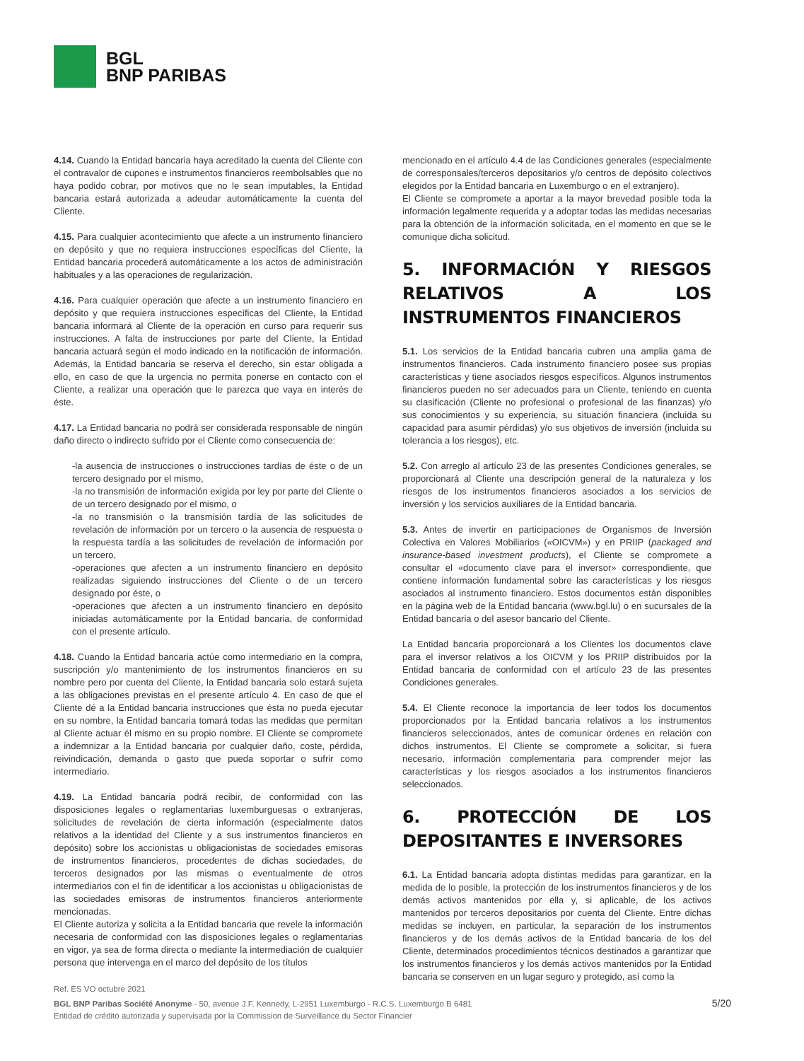BGL
BNP PARIBAS
4.14. Cuando la Entidad bancaria haya acreditado la cuenta del Cliente con el contravalor de cupones e instrumentos financieros reembolsables que no haya podido cobrar, por motivos que no le sean imputables, la Entidad bancaria estará autorizada a adeudar automáticamente la cuenta del Cliente.
4.15. Para cualquier acontecimiento que afecte a un instrumento financiero en depósito y que no requiera instrucciones específicas del Cliente, la Entidad bancaria procederá automáticamente a los actos de administración habituales y a las operaciones de regularización.
4.16. Para cualquier operación que afecte a un instrumento financiero en depósito y que requiera instrucciones específicas del Cliente, la Entidad bancaria informará al Cliente de la operación en curso para requerir sus instrucciones. A falta de instrucciones por parte del Cliente, la Entidad bancaria actuará según el modo indicado en la notificación de información. Además, la Entidad bancaria se reserva el derecho, sin estar obligada a ello, en caso de que la urgencia no permita ponerse en contacto con el Cliente, a realizar una operación que le parezca que vaya en interés de éste.
4.17. La Entidad bancaria no podrá ser considerada responsable de ningún daño directo o indirecto sufrido por el Cliente como consecuencia de:
-la ausencia de instrucciones o instrucciones tardías de éste o de un tercero designado por el mismo,
-la no transmisión de información exigida por ley por parte del Cliente o de un tercero designado por el mismo, o
-la no transmisión o la transmisión tardía de las solicitudes de revelación de información por un tercero o la ausencia de respuesta o la respuesta tardía a las solicitudes de revelación de información por un tercero,
-operaciones que afecten a un instrumento financiero en depósito realizadas siguiendo instrucciones del Cliente o de un tercero designado por éste, o
-operaciones que afecten a un instrumento financiero en depósito iniciadas automáticamente por la Entidad bancaria, de conformidad con el presente artículo.
4.18. Cuando la Entidad bancaria actúe como intermediario en la compra, suscripción y/o mantenimiento de los instrumentos financieros en su nombre pero por cuenta del Cliente, la Entidad bancaria solo estará sujeta a las obligaciones previstas en el presente artículo 4. En caso de que el Cliente dé a la Entidad bancaria instrucciones que ésta no pueda ejecutar en su nombre, la Entidad bancaria tomará todas las medidas que permitan al Cliente actuar él mismo en su propio nombre. El Cliente se compromete a indemnizar a la Entidad bancaria por cualquier daño, coste, pérdida, reivindicación, demanda o gasto que pueda soportar o sufrir como intermediario.
4.19. La Entidad bancaria podrá recibir, de conformidad con las disposiciones legales o reglamentarias luxemburguesas o extranjeras, solicitudes de revelación de cierta información (especialmente datos relativos a la identidad del Cliente y a sus instrumentos financieros en depósito) sobre los accionistas u obligacionistas de sociedades emisoras de instrumentos financieros, procedentes de dichas sociedades, de terceros designados por las mismas o eventualmente de otros intermediarios con el fin de identificar a los accionistas u obligacionistas de las sociedades emisoras de instrumentos financieros anteriormente mencionadas.
El Cliente autoriza y solicita a la Entidad bancaria que revele la información necesaria de conformidad con las disposiciones legales o reglamentarias en vigor, ya sea de forma directa o mediante la intermediación de cualquier persona que intervenga en el marco del depósito de los títulos
mencionado en el artículo 4.4 de las Condiciones generales (especialmente de corresponsales/terceros depositarios y/o centros de depósito colectivos elegidos por la Entidad bancaria en Luxemburgo o en el extranjero).
El Cliente se compromete a aportar a la mayor brevedad posible toda la información legalmente requerida y a adoptar todas las medidas necesarias para la obtención de la información solicitada, en el momento en que se le comunique dicha solicitud.
5. INFORMACIÓN Y RIESGOS RELATIVOS A LOS INSTRUMENTOS FINANCIEROS
5.1. Los servicios de la Entidad bancaria cubren una amplia gama de instrumentos financieros. Cada instrumento financiero posee sus propias características y tiene asociados riesgos específicos. Algunos instrumentos financieros pueden no ser adecuados para un Cliente, teniendo en cuenta su clasificación (Cliente no profesional o profesional de las finanzas) y/o sus conocimientos y su experiencia, su situación financiera (incluida su capacidad para asumir pérdidas) y/o sus objetivos de inversión (incluida su tolerancia a los riesgos), etc.
5.2. Con arreglo al artículo 23 de las presentes Condiciones generales, se proporcionará al Cliente una descripción general de la naturaleza y los riesgos de los instrumentos financieros asociados a los servicios de inversión y los servicios auxiliares de la Entidad bancaria.
5.3. Antes de invertir en participaciones de Organismos de Inversión Colectiva en Valores Mobiliarios («OICVM») y en PRIIP (packaged and insurance-based investment products), el Cliente se compromete a consultar el «documento clave para el inversor» correspondiente, que contiene información fundamental sobre las características y los riesgos asociados al instrumento financiero. Estos documentos están disponibles en la página web de la Entidad bancaria (www.bgl.lu) o en sucursales de la Entidad bancaria o del asesor bancario del Cliente.
La Entidad bancaria proporcionará a los Clientes los documentos clave para el inversor relativos a los OICVM y los PRIIP distribuidos por la Entidad bancaria de conformidad con el artículo 23 de las presentes Condiciones generales.
5.4. El Cliente reconoce la importancia de leer todos los documentos proporcionados por la Entidad bancaria relativos a los instrumentos financieros seleccionados, antes de comunicar órdenes en relación con dichos instrumentos. El Cliente se compromete a solicitar, si fuera necesario, información complementaria para comprender mejor las características y los riesgos asociados a los instrumentos financieros seleccionados.
6. PROTECCIÓN DE LOS DEPOSITANTES E INVERSORES
6.1. La Entidad bancaria adopta distintas medidas para garantizar, en la medida de lo posible, la protección de los instrumentos financieros y de los demás activos mantenidos por ella y, si aplicable, de los activos mantenidos por terceros depositarios por cuenta del Cliente. Entre dichas medidas se incluyen, en particular, la separación de los instrumentos financieros y de los demás activos de la Entidad bancaria de los del Cliente, determinados procedimientos técnicos destinados a garantizar que los instrumentos financieros y los demás activos mantenidos por la Entidad bancaria se conserven en un lugar seguro y protegido, así como la
Ref. ES VO octubre 2021
BGL BNP Paribas Société Anonyme - 50, avenue J.F. Kennedy, L-2951 Luxemburgo - R.C.S. Luxemburgo B 6481
Entidad de crédito autorizada y supervisada por la Commission de Surveillance du Sector Financier
5/20